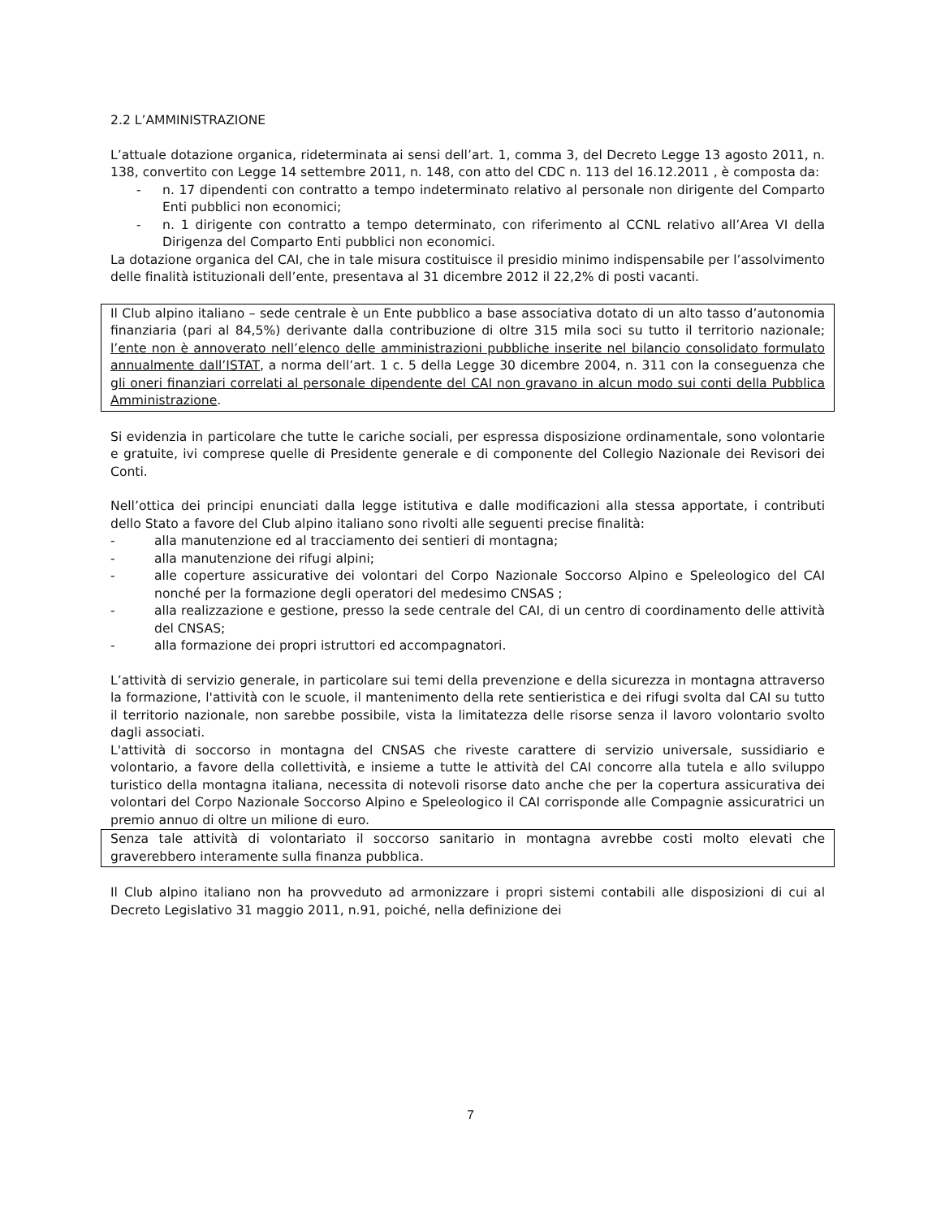2.2 L’AMMINISTRAZIONE
L’attuale dotazione organica, rideterminata ai sensi dell’art. 1, comma 3, del Decreto Legge 13 agosto 2011, n. 138, convertito con Legge 14 settembre 2011, n. 148, con atto del CDC n. 113 del 16.12.2011 , è composta da:
- n. 17 dipendenti con contratto a tempo indeterminato relativo al personale non dirigente del Comparto Enti pubblici non economici;
- n. 1 dirigente con contratto a tempo determinato, con riferimento al CCNL relativo all’Area VI della Dirigenza del Comparto Enti pubblici non economici.
La dotazione organica del CAI, che in tale misura costituisce il presidio minimo indispensabile per l’assolvimento delle finalità istituzionali dell’ente, presentava al 31 dicembre 2012 il 22,2% di posti vacanti.
Il Club alpino italiano – sede centrale è un Ente pubblico a base associativa dotato di un alto tasso d’autonomia finanziaria (pari al 84,5%) derivante dalla contribuzione di oltre 315 mila soci su tutto il territorio nazionale; l’ente non è annoverato nell’elenco delle amministrazioni pubbliche inserite nel bilancio consolidato formulato annualmente dall’ISTAT, a norma dell’art. 1 c. 5 della Legge 30 dicembre 2004, n. 311 con la conseguenza che gli oneri finanziari correlati al personale dipendente del CAI non gravano in alcun modo sui conti della Pubblica Amministrazione.
Si evidenzia in particolare che tutte le cariche sociali, per espressa disposizione ordinamentale, sono volontarie e gratuite, ivi comprese quelle di Presidente generale e di componente del Collegio Nazionale dei Revisori dei Conti.
Nell’ottica dei principi enunciati dalla legge istitutiva e dalle modificazioni alla stessa apportate, i contributi dello Stato a favore del Club alpino italiano sono rivolti alle seguenti precise finalità:
- alla manutenzione ed al tracciamento dei sentieri di montagna;
- alla manutenzione dei rifugi alpini;
- alle coperture assicurative dei volontari del Corpo Nazionale Soccorso Alpino e Speleologico del CAI nonché per la formazione degli operatori del medesimo CNSAS ;
- alla realizzazione e gestione, presso la sede centrale del CAI, di un centro di coordinamento delle attività del CNSAS;
- alla formazione dei propri istruttori ed accompagnatori.
L’attività di servizio generale, in particolare sui temi della prevenzione e della sicurezza in montagna attraverso la formazione, l'attività con le scuole, il mantenimento della rete sentieristica e dei rifugi svolta dal CAI su tutto il territorio nazionale, non sarebbe possibile, vista la limitatezza delle risorse senza il lavoro volontario svolto dagli associati.
L'attività di soccorso in montagna del CNSAS che riveste carattere di servizio universale, sussidiario e volontario, a favore della collettività, e insieme a tutte le attività del CAI concorre alla tutela e allo sviluppo turistico della montagna italiana, necessita di notevoli risorse dato anche che per la copertura assicurativa dei volontari del Corpo Nazionale Soccorso Alpino e Speleologico il CAI corrisponde alle Compagnie assicuratrici un premio annuo di oltre un milione di euro.
Senza tale attività di volontariato il soccorso sanitario in montagna avrebbe costi molto elevati che graverebbero interamente sulla finanza pubblica.
Il Club alpino italiano non ha provveduto ad armonizzare i propri sistemi contabili alle disposizioni di cui al Decreto Legislativo 31 maggio 2011, n.91, poiché, nella definizione dei
7